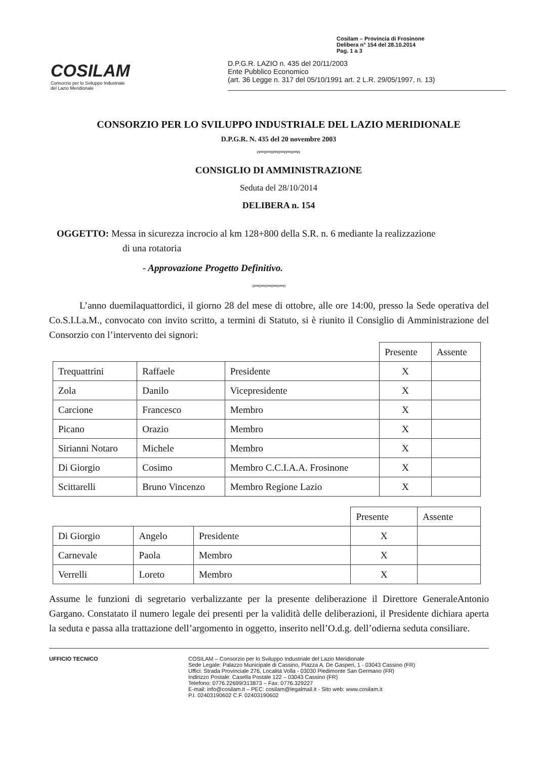Cosilam – Provincia di Frosinone
Delibera n° 154 del 28.10.2014
Pag. 1 a 3
COSILAM
Consorzio per lo Sviluppo Industriale
del Lazio Meridionale
D.P.G.R. LAZIO n. 435 del 20/11/2003
Ente Pubblico Economico
(art. 36 Legge n. 317 del 05/10/1991 art. 2 L.R. 29/05/1997, n. 13)
CONSORZIO PER LO SVILUPPO INDUSTRIALE DEL LAZIO MERIDIONALE
D.P.G.R. N. 435 del 20 novembre 2003
o═o═o═o═o═o═o
CONSIGLIO DI AMMINISTRAZIONE
Seduta del 28/10/2014
DELIBERA n. 154
OGGETTO: Messa in sicurezza incrocio al km 128+800 della S.R. n. 6 mediante la realizzazione
di una rotatoria
- Approvazione Progetto Definitivo.
o═o═o═o═o═o
L’anno duemilaquattordici, il giorno 28 del mese di ottobre, alle ore 14:00, presso la Sede operativa del Co.S.I.La.M., convocato con invito scritto, a termini di Statuto, si è riunito il Consiglio di Amministrazione del Consorzio con l’intervento dei signori:
| | | | Presente | Assente |
| --- | --- | --- | --- | --- |
| Trequattrini | Raffaele | Presidente | X | |
| Zola | Danilo | Vicepresidente | X | |
| Carcione | Francesco | Membro | X | |
| Picano | Orazio | Membro | X | |
| Sirianni Notaro | Michele | Membro | X | |
| Di Giorgio | Cosimo | Membro C.C.I.A.A. Frosinone | X | |
| Scittarelli | Bruno Vincenzo | Membro Regione Lazio | X | |
| | | | Presente | Assente |
| --- | --- | --- | --- | --- |
| Di Giorgio | Angelo | Presidente | X | |
| Carnevale | Paola | Membro | X | |
| Verrelli | Loreto | Membro | X | |
Assume le funzioni di segretario verbalizzante per la presente deliberazione il Direttore GeneraleAntonio Gargano. Constatato il numero legale dei presenti per la validità delle deliberazioni, il Presidente dichiara aperta la seduta e passa alla trattazione dell’argomento in oggetto, inserito nell’O.d.g. dell’odierna seduta consiliare.
UFFICIO TECNICO COSILAM – Consorzio per lo Sviluppo Industriale del Lazio Meridionale
Sede Legale: Palazzo Municipale di Cassino, Piazza A. De Gasperi, 1 - 03043 Cassino (FR)
Uffici: Strada Provinciale 276, Località Volla - 03030 Piedimonte San Germano (FR)
Indirizzo Postale: Casella Postale 122 – 03043 Cassino (FR)
Telefono: 0776.22699/313873 – Fax: 0776.329227
E-mail: info@cosilam.it – PEC: cosilam@legalmail.it - Sito web: www.cosilam.it
P.I. 02403190602 C.F. 02403190602